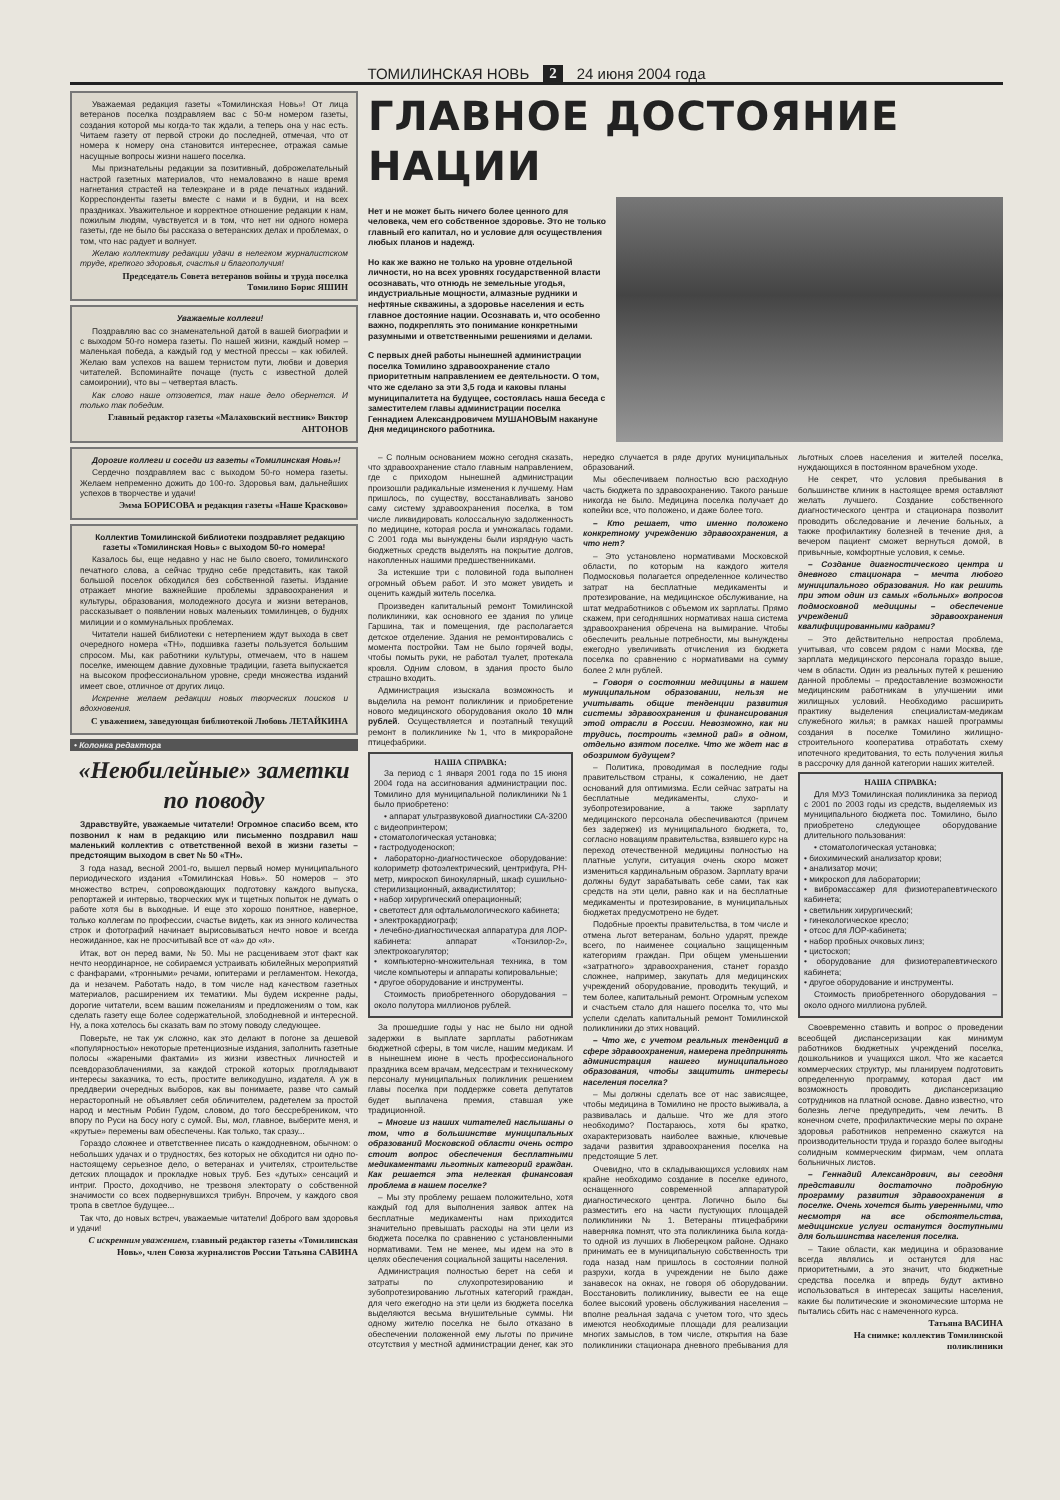ТОМИЛИНСКАЯ НОВЬ 2 24 июня 2004 года
Уважаемая редакция газеты «Томилинская Новь»! От лица ветеранов поселка поздравляем вас с 50-м номером газеты, создания которой мы когда-то так ждали, а теперь она у нас есть. Читаем газету от первой строки до последней, отмечая, что от номера к номеру она становится интереснее, отражая самые насущные вопросы жизни нашего поселка.
Мы признательны редакции за позитивный, доброжелательный настрой газетных материалов, что немаловажно в наше время нагнетания страстей на телеэкране и в ряде печатных изданий. Корреспонденты газеты вместе с нами и в будни, и на всех праздниках. Уважительное и корректное отношение редакции к нам, пожилым людям, чувствуется и в том, что нет ни одного номера газеты, где не было бы рассказа о ветеранских делах и проблемах, о том, что нас радует и волнует.
Желаю коллективу редакции удачи в нелегком журналистском труде, крепкого здоровья, счастья и благополучия!
Председатель Совета ветеранов войны и труда поселка Томилино Борис ЯШИН
Уважаемые коллеги!
Поздравляю вас со знаменательной датой в вашей биографии и с выходом 50-го номера газеты. По нашей жизни, каждый номер – маленькая победа, а каждый год у местной прессы – как юбилей. Желаю вам успехов на вашем тернистом пути, любви и доверия читателей. Вспоминайте почаще (пусть с известной долей самоиронии), что вы – четвертая власть.
Как слово наше отзовется, так наше дело обернется. И только так победим.
Главный редактор газеты «Малаховский вестник» Виктор АНТОНОВ
Дорогие коллеги и соседи из газеты «Томилинская Новь»!
Сердечно поздравляем вас с выходом 50-го номера газеты. Желаем непременно дожить до 100-го. Здоровья вам, дальнейших успехов в творчестве и удачи!
Эмма БОРИСОВА и редакция газеты «Наше Красково»
Коллектив Томилинской библиотеки поздравляет редакцию газеты «Томилинская Новь» с выходом 50-го номера!
Казалось бы, еще недавно у нас не было своего, томилинского печатного слова, а сейчас трудно себе представить, как такой большой поселок обходился без собственной газеты. Издание отражает многие важнейшие проблемы здравоохранения и культуры, образования, молодежного досуга и жизни ветеранов, рассказывает о появлении новых маленьких томилинцев, о буднях милиции и о коммунальных проблемах.
Читатели нашей библиотеки с нетерпением ждут выхода в свет очередного номера «ТН», подшивка газеты пользуется большим спросом. Мы, как работники культуры, отмечаем, что в нашем поселке, имеющем давние духовные традиции, газета выпускается на высоком профессиональном уровне, среди множества изданий имеет свое, отличное от других лицо.
Искренне желаем редакции новых творческих поисков и вдохновения.
С уважением, заведующая библиотекой Любовь ЛЕТАЙКИНА
• Колонка редактора
«Неюбилейные» заметки по поводу
Здравствуйте, уважаемые читатели! Огромное спасибо всем, кто позвонил к нам в редакцию или письменно поздравил наш маленький коллектив с ответственной вехой в жизни газеты – предстоящим выходом в свет № 50 «ТН».
3 года назад, весной 2001-го, вышел первый номер муниципального периодического издания «Томилинская Новь». 50 номеров – это множество встреч, сопровождающих подготовку каждого выпуска, репортажей и интервью, творческих мук и тщетных попыток не думать о работе хотя бы в выходные. И еще это хорошо понятное, наверное, только коллегам по профессии, счастье видеть, как из энного количества строк и фотографий начинает вырисовываться нечто новое и всегда неожиданное, как не просчитывай все от «а» до «я».
Итак, вот он перед вами, № 50. Мы не расцениваем этот факт как нечто неординарное, не собираемся устраивать юбилейных мероприятий с фанфарами, «тронными» речами, юпитерами и регламентом. Некогда, да и незачем. Работать надо, в том числе над качеством газетных материалов, расширением их тематики. Мы будем искренне рады, дорогие читатели, всем вашим пожеланиям и предложениям о том, как сделать газету еще более содержательной, злободневной и интересной. Ну, а пока хотелось бы сказать вам по этому поводу следующее.
Поверьте, не так уж сложно, как это делают в погоне за дешевой «популярностью» некоторые претенциозные издания, заполнить газетные полосы «жареными фактами» из жизни известных личностей и псевдоразоблачениями, за каждой строкой которых проглядывают интересы заказчика, то есть, простите великодушно, издателя. А уж в преддверии очередных выборов, как вы понимаете, разве что самый нерасторопный не объявляет себя обличителем, радетелем за простой народ и местным Робин Гудом, словом, до того бессребреником, что впору по Руси на босу ногу с сумой. Вы, мол, главное, выберите меня, и «крутые» перемены вам обеспечены. Как только, так сразу...
Гораздо сложнее и ответственнее писать о каждодневном, обычном: о небольших удачах и о трудностях, без которых не обходится ни одно по-настоящему серьезное дело, о ветеранах и учителях, строительстве детских площадок и прокладке новых труб. Без «дутых» сенсаций и интриг. Просто, доходчиво, не трезвоня электорату о собственной значимости со всех подвернувшихся трибун. Впрочем, у каждого своя тропа в светлое будущее...
Так что, до новых встреч, уважаемые читатели! Доброго вам здоровья и удачи!
С искренним уважением, главный редактор газеты «Томилинская Новь», член Союза журналистов России Татьяна САВИНА
ГЛАВНОЕ ДОСТОЯНИЕ НАЦИИ
Нет и не может быть ничего более ценного для человека, чем его собственное здоровье. Это не только главный его капитал, но и условие для осуществления любых планов и надежд.
Но как же важно не только на уровне отдельной личности, но на всех уровнях государственной власти осознавать, что отнюдь не земельные угодья, индустриальные мощности, алмазные рудники и нефтяные скважины, а здоровье населения и есть главное достояние нации. Осознавать и, что особенно важно, подкреплять это понимание конкретными разумными и ответственными решениями и делами.
С первых дней работы нынешней администрации поселка Томилино здравоохранение стало приоритетным направлением ее деятельности. О том, что же сделано за эти 3,5 года и каковы планы муниципалитета на будущее, состоялась наша беседа с заместителем главы администрации поселка Геннадием Александровичем МУШАНОВЫМ накануне Дня медицинского работника.
– С полным основанием можно сегодня сказать, что здравоохранение стало главным направлением, где с приходом нынешней администрации произошли радикальные изменения к лучшему. Нам пришлось, по существу, восстанавливать заново саму систему здравоохранения поселка, в том числе ликвидировать колоссальную задолженность по медицине, которая росла и умножалась годами. С 2001 года мы вынуждены были изрядную часть бюджетных средств выделять на покрытие долгов, накопленных нашими предшественниками.
За истекшие три с половиной года выполнен огромный объем работ. И это может увидеть и оценить каждый житель поселка.
Произведен капитальный ремонт Томилинской поликлиники, как основного ее здания по улице Гаршина, так и помещения, где располагается детское отделение. Здания не ремонтировались с момента постройки. Там не было горячей воды, чтобы помыть руки, не работал туалет, протекала кровля. Одним словом, в здания просто было страшно входить.
Администрация изыскала возможность и выделила на ремонт поликлиник и приобретение нового медицинского оборудования около 10 млн рублей. Осуществляется и поэтапный текущий ремонт в поликлинике №1, что в микрорайоне птицефабрики.
НАША СПРАВКА:
За период с 1 января 2001 года по 15 июня 2004 года на ассигнования администрации пос. Томилино для муниципальной поликлиники №1 было приобретено:
• аппарат ультразвуковой диагностики СА-3200 с видеопринтером;
• стоматологическая установка;
• гастродуоденоскоп;
• лабораторно-диагностическое оборудование: колориметр фотоэлектрический, центрифуга, PH-метр, микроскоп бинокулярный, шкаф сушильно-стерилизационный, аквадистилятор;
• набор хирургический операционный;
• светотест для офтальмологического кабинета;
• электрокардиограф;
• лечебно-диагностическая аппаратура для ЛОР-кабинета: аппарат «Тонзилор-2», электрокоагулятор;
• компьютерно-множительная техника, в том числе компьютеры и аппараты копировальные;
• другое оборудование и инструменты.
Стоимость приобретенного оборудования – около полутора миллионов рублей.
За прошедшие годы у нас не было ни одной задержки в выплате зарплаты работникам бюджетной сферы, в том числе, нашим медикам. И в нынешнем июне в честь профессионального праздника всем врачам, медсестрам и техническому персоналу муниципальных поликлиник решением главы поселка при поддержке совета депутатов будет выплачена премия, ставшая уже традиционной.
– Многие из наших читателей наслышаны о том, что в большинстве муниципальных образований Московской области очень остро стоит вопрос обеспечения бесплатными медикаментами льготных категорий граждан. Как решается эта нелегкая финансовая проблема в нашем поселке?
– Мы эту проблему решаем положительно, хотя каждый год для выполнения заявок аптек на бесплатные медикаменты нам приходится значительно превышать расходы на эти цели из бюджета поселка по сравнению с установленными нормативами. Тем не менее, мы идем на это в целях обеспечения социальной защиты населения.
Администрация полностью берет на себя и затраты по слухопротезированию и зубопротезированию льготных категорий граждан, для чего ежегодно на эти цели из бюджета поселка выделяются весьма внушительные суммы. Ни одному жителю поселка не было отказано в обеспечении положенной ему льготы по причине отсутствия у местной администрации денег, как это нередко случается в ряде других муниципальных образований.
Мы обеспечиваем полностью всю расходную часть бюджета по здравоохранению. Такого раньше никогда не было. Медицина поселка получает до копейки все, что положено, и даже более того.
– Кто решает, что именно положено конкретному учреждению здравоохранения, а что нет?
– Это установлено нормативами Московской области, по которым на каждого жителя Подмосковья полагается определенное количество затрат на бесплатные медикаменты и протезирование, на медицинское обслуживание, на штат медработников с объемом их зарплаты. Прямо скажем, при сегодняшних нормативах наша система здравоохранения обречена на вымирание. Чтобы обеспечить реальные потребности, мы вынуждены ежегодно увеличивать отчисления из бюджета поселка по сравнению с нормативами на сумму более 2 млн рублей.
– Говоря о состоянии медицины в нашем муниципальном образовании, нельзя не учитывать общие тенденции развития системы здравоохранения и финансирования этой отрасли в России. Невозможно, как ни трудись, построить «земной рай» в одном, отдельно взятом поселке. Что же ждет нас в обозримом будущем?
– Политика, проводимая в последние годы правительством страны, к сожалению, не дает оснований для оптимизма. Если сейчас затраты на бесплатные медикаменты, слухо- и зубопротезирование, а также зарплату медицинского персонала обеспечиваются (причем без задержек) из муниципального бюджета, то, согласно новациям правительства, взявшего курс на переход отечественной медицины полностью на платные услуги, ситуация очень скоро может измениться кардинальным образом. Зарплату врачи должны будут зарабатывать себе сами, так как средств на эти цели, равно как и на бесплатные медикаменты и протезирование, в муниципальных бюджетах предусмотрено не будет.
Подобные проекты правительства, в том числе и отмена льгот ветеранам, больно ударят, прежде всего, по наименее социально защищенным категориям граждан. При общем уменьшении «затратного» здравоохранения, станет гораздо сложнее, например, закупать для медицинских учреждений оборудование, проводить текущий, и тем более, капитальный ремонт. Огромным успехом и счастьем стало для нашего поселка то, что мы успели сделать капитальный ремонт Томилинской поликлиники до этих новаций.
– Что же, с учетом реальных тенденций в сфере здравоохранения, намерена предпринять администрация нашего муниципального образования, чтобы защитить интересы населения поселка?
– Мы должны сделать все от нас зависящее, чтобы медицина в Томилино не просто выживала, а развивалась и дальше. Что же для этого необходимо? Постараюсь, хотя бы кратко, охарактеризовать наиболее важные, ключевые задачи развития здравоохранения поселка на предстоящие 5 лет.
Очевидно, что в складывающихся условиях нам крайне необходимо создание в поселке единого, оснащенного современной аппаратурой диагностического центра. Логично было бы разместить его на части пустующих площадей поликлиники № 1. Ветераны птицефабрики наверняка помнят, что эта поликлиника была когда-то одной из лучших в Люберецком районе. Однако принимать ее в муниципальную собственность три года назад нам пришлось в состоянии полной разрухи, когда в учреждении не было даже занавесок на окнах, не говоря об оборудовании. Восстановить поликлинику, вывести ее на еще более высокий уровень обслуживания населения – вполне реальная задача с учетом того, что здесь имеются необходимые площади для реализации многих замыслов, в том числе, открытия на базе поликлиники стационара дневного пребывания для льготных слоев населения и жителей поселка, нуждающихся в постоянном врачебном уходе.
Не секрет, что условия пребывания в большинстве клиник в настоящее время оставляют желать лучшего. Создание собственного диагностического центра и стационара позволит проводить обследование и лечение больных, а также профилактику болезней в течение дня, а вечером пациент сможет вернуться домой, в привычные, комфортные условия, к семье.
– Создание диагностического центра и дневного стационара – мечта любого муниципального образования. Но как решить при этом один из самых «больных» вопросов подмосковной медицины – обеспечение учреждений здравоохранения квалифицированными кадрами?
– Это действительно непростая проблема, учитывая, что совсем рядом с нами Москва, где зарплата медицинского персонала гораздо выше, чем в области. Один из реальных путей к решению данной проблемы – предоставление возможности медицинским работникам в улучшении ими жилищных условий. Необходимо расширить практику выделения специалистам-медикам служебного жилья; в рамках нашей программы создания в поселке Томилино жилищно-строительного кооператива отработать схему ипотечного кредитования, то есть получения жилья в рассрочку для данной категории наших жителей.
НАША СПРАВКА:
Для МУЗ Томилинская поликлиника за период с 2001 по 2003 годы из средств, выделяемых из муниципального бюджета пос. Томилино, было приобретено следующее оборудование длительного пользования:
• стоматологическая установка;
• биохимический анализатор крови;
• анализатор мочи;
• микроскоп для лаборатории;
• вибромассажер для физиотерапевтического кабинета;
• светильник хирургический;
• гинекологическое кресло;
• отсос для ЛОР-кабинета;
• набор пробных очковых линз;
• цистоскоп;
• оборудование для физиотерапевтического кабинета;
• другое оборудование и инструменты.
Стоимость приобретенного оборудования – около одного миллиона рублей.
Своевременно ставить и вопрос о проведении всеобщей диспансеризации как минимум работников бюджетных учреждений поселка, дошкольников и учащихся школ. Что же касается коммерческих структур, мы планируем подготовить определенную программу, которая даст им возможность проводить диспансеризацию сотрудников на платной основе. Давно известно, что болезнь легче предупредить, чем лечить. В конечном счете, профилактические меры по охране здоровья работников непременно скажутся на производительности труда и гораздо более выгодны солидным коммерческим фирмам, чем оплата больничных листов.
– Геннадий Александрович, вы сегодня представили достаточно подробную программу развития здравоохранения в поселке. Очень хочется быть уверенными, что несмотря на все обстоятельства, медицинские услуги останутся доступными для большинства населения поселка.
– Такие области, как медицина и образование всегда являлись и останутся для нас приоритетными, а это значит, что бюджетные средства поселка и впредь будут активно использоваться в интересах защиты населения, какие бы политические и экономические шторма не пытались сбить нас с намеченного курса.
Татьяна ВАСИНА
На снимке: коллектив Томилинской поликлиники